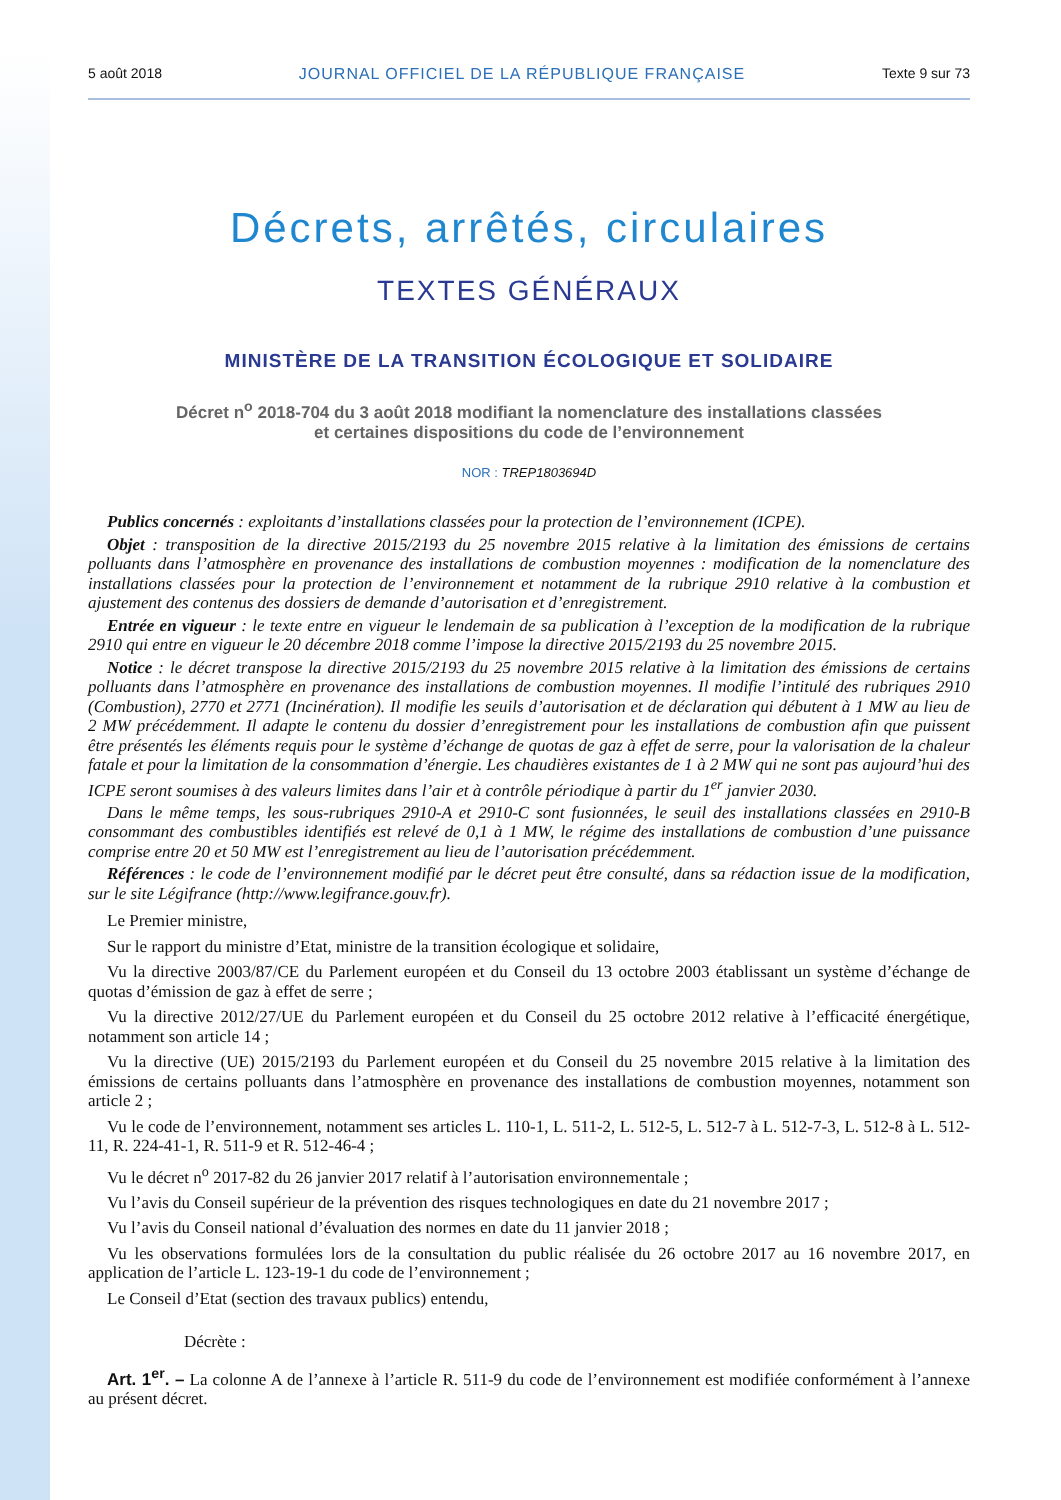5 août 2018 JOURNAL OFFICIEL DE LA RÉPUBLIQUE FRANÇAISE Texte 9 sur 73
Décrets, arrêtés, circulaires
TEXTES GÉNÉRAUX
MINISTÈRE DE LA TRANSITION ÉCOLOGIQUE ET SOLIDAIRE
Décret n<sup>o</sup> 2018-704 du 3 août 2018 modifiant la nomenclature des installations classées
et certaines dispositions du code de l’environnement
NOR : TREP1803694D
Publics concernés : exploitants d’installations classées pour la protection de l’environnement (ICPE).
Objet : transposition de la directive 2015/2193 du 25 novembre 2015 relative à la limitation des émissions de certains polluants dans l’atmosphère en provenance des installations de combustion moyennes : modification de la nomenclature des installations classées pour la protection de l’environnement et notamment de la rubrique 2910 relative à la combustion et ajustement des contenus des dossiers de demande d’autorisation et d’enregistrement.
Entrée en vigueur : le texte entre en vigueur le lendemain de sa publication à l’exception de la modification de la rubrique 2910 qui entre en vigueur le 20 décembre 2018 comme l’impose la directive 2015/2193 du 25 novembre 2015.
Notice : le décret transpose la directive 2015/2193 du 25 novembre 2015 relative à la limitation des émissions de certains polluants dans l’atmosphère en provenance des installations de combustion moyennes. Il modifie l’intitulé des rubriques 2910 (Combustion), 2770 et 2771 (Incinération). Il modifie les seuils d’autorisation et de déclaration qui débutent à 1 MW au lieu de 2 MW précédemment. Il adapte le contenu du dossier d’enregistrement pour les installations de combustion afin que puissent être présentés les éléments requis pour le système d’échange de quotas de gaz à effet de serre, pour la valorisation de la chaleur fatale et pour la limitation de la consommation d’énergie. Les chaudières existantes de 1 à 2 MW qui ne sont pas aujourd’hui des ICPE seront soumises à des valeurs limites dans l’air et à contrôle périodique à partir du 1<sup>er</sup> janvier 2030.
Dans le même temps, les sous-rubriques 2910-A et 2910-C sont fusionnées, le seuil des installations classées en 2910-B consommant des combustibles identifiés est relevé de 0,1 à 1 MW, le régime des installations de combustion d’une puissance comprise entre 20 et 50 MW est l’enregistrement au lieu de l’autorisation précédemment.
Références : le code de l’environnement modifié par le décret peut être consulté, dans sa rédaction issue de la modification, sur le site Légifrance (http://www.legifrance.gouv.fr).
Le Premier ministre,
Sur le rapport du ministre d’Etat, ministre de la transition écologique et solidaire,
Vu la directive 2003/87/CE du Parlement européen et du Conseil du 13 octobre 2003 établissant un système d’échange de quotas d’émission de gaz à effet de serre ;
Vu la directive 2012/27/UE du Parlement européen et du Conseil du 25 octobre 2012 relative à l’efficacité énergétique, notamment son article 14 ;
Vu la directive (UE) 2015/2193 du Parlement européen et du Conseil du 25 novembre 2015 relative à la limitation des émissions de certains polluants dans l’atmosphère en provenance des installations de combustion moyennes, notamment son article 2 ;
Vu le code de l’environnement, notamment ses articles L. 110-1, L. 511-2, L. 512-5, L. 512-7 à L. 512-7-3, L. 512-8 à L. 512-11, R. 224-41-1, R. 511-9 et R. 512-46-4 ;
Vu le décret n<sup>o</sup> 2017-82 du 26 janvier 2017 relatif à l’autorisation environnementale ;
Vu l’avis du Conseil supérieur de la prévention des risques technologiques en date du 21 novembre 2017 ;
Vu l’avis du Conseil national d’évaluation des normes en date du 11 janvier 2018 ;
Vu les observations formulées lors de la consultation du public réalisée du 26 octobre 2017 au 16 novembre 2017, en application de l’article L. 123-19-1 du code de l’environnement ;
Le Conseil d’Etat (section des travaux publics) entendu,
Décrète :
Art. 1<sup>er</sup>. – La colonne A de l’annexe à l’article R. 511-9 du code de l’environnement est modifiée conformément à l’annexe au présent décret.